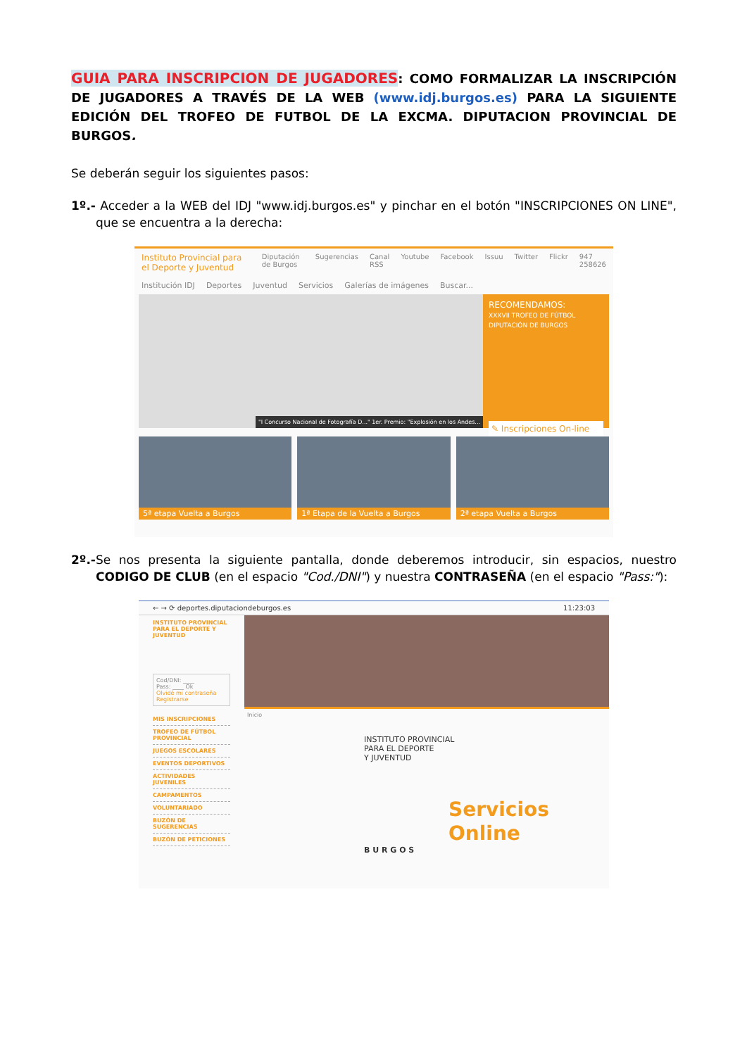GUIA PARA INSCRIPCION DE JUGADORES: COMO FORMALIZAR LA INSCRIPCIÓN DE JUGADORES A TRAVÉS DE LA WEB (www.idj.burgos.es) PARA LA SIGUIENTE EDICIÓN DEL TROFEO DE FUTBOL DE LA EXCMA. DIPUTACION PROVINCIAL DE BURGOS.
Se deberán seguir los siguientes pasos:
1º.- Acceder a la WEB del IDJ "www.idj.burgos.es" y pinchar en el botón "INSCRIPCIONES ON LINE", que se encuentra a la derecha:
Instituto Provincial para el Deporte y Juventud Diputación de Burgos Sugerencias Canal RSS Youtube Facebook Issuu Twitter Flickr 947 258626
Institución IDJ Deportes Juventud Servicios Galerías de imágenes Buscar...
"I Concurso Nacional de Fotografía D..." 1er. Premio: "Explosión en los Andes...
RECOMENDAMOS:
XXXVII TROFEO DE FÚTBOL DIPUTACIÓN DE BURGOS
✎ Inscripciones On-line
5ª etapa Vuelta a Burgos 1ª Etapa de la Vuelta a Burgos 2ª etapa Vuelta a Burgos
2º.-Se nos presenta la siguiente pantalla, donde deberemos introducir, sin espacios, nuestro CODIGO DE CLUB (en el espacio "Cod./DNI") y nuestra CONTRASEÑA (en el espacio "Pass:"):
← → ⟳ deportes.diputaciondeburgos.es 11:23:03
INSTITUTO PROVINCIAL PARA EL DEPORTE Y JUVENTUD
Cod/DNI: ____
Pass: ____ Ok
Olvidé mi contraseña
Registrarse
MIS INSCRIPCIONES
TROFEO DE FÚTBOL PROVINCIAL
JUEGOS ESCOLARES
EVENTOS DEPORTIVOS
ACTIVIDADES JUVENILES
CAMPAMENTOS
VOLUNTARIADO
BUZÓN DE SUGERENCIAS
BUZÓN DE PETICIONES
Inicio
INSTITUTO PROVINCIAL
PARA EL DEPORTE
Y JUVENTUD
Servicios
Online
B U R G O S